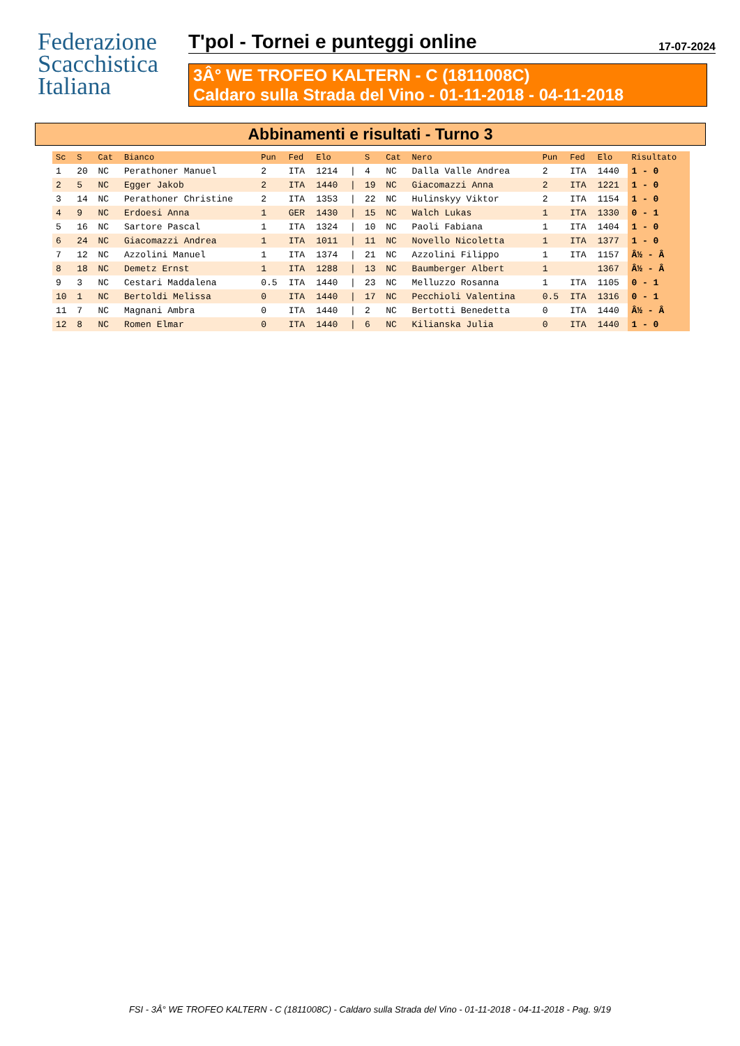Federazione
Scacchistica
Italiana
T'pol - Tornei e punteggi online 17-07-2024
3Â° WE TROFEO KALTERN - C (1811008C)
Caldaro sulla Strada del Vino - 01-11-2018 - 04-11-2018
Abbinamenti e risultati - Turno 3
| Sc | S | Cat | Bianco | Pun | Fed | Elo | | S | Cat | Nero | Pun | Fed | Elo | Risultato |
| --- | --- | --- | --- | --- | --- | --- | --- | --- | --- | --- | --- | --- | --- | --- |
| 1 | 20 | NC | Perathoner Manuel | 2 | ITA | 1214 | / | 4 | NC | Dalla Valle Andrea | 2 | ITA | 1440 | 1 - 0 |
| 2 | 5 | NC | Egger Jakob | 2 | ITA | 1440 | / | 19 | NC | Giacomazzi Anna | 2 | ITA | 1221 | 1 - 0 |
| 3 | 14 | NC | Perathoner Christine | 2 | ITA | 1353 | / | 22 | NC | Hulinskyy Viktor | 2 | ITA | 1154 | 1 - 0 |
| 4 | 9 | NC | Erdoesi Anna | 1 | GER | 1430 | / | 15 | NC | Walch Lukas | 1 | ITA | 1330 | 0 - 1 |
| 5 | 16 | NC | Sartore Pascal | 1 | ITA | 1324 | / | 10 | NC | Paoli Fabiana | 1 | ITA | 1404 | 1 - 0 |
| 6 | 24 | NC | Giacomazzi Andrea | 1 | ITA | 1011 | / | 11 | NC | Novello Nicoletta | 1 | ITA | 1377 | 1 - 0 |
| 7 | 12 | NC | Azzolini Manuel | 1 | ITA | 1374 | / | 21 | NC | Azzolini Filippo | 1 | ITA | 1157 | Â½ - Â |
| 8 | 18 | NC | Demetz Ernst | 1 | ITA | 1288 | / | 13 | NC | Baumberger Albert | 1 | | 1367 | Â½ - Â |
| 9 | 3 | NC | Cestari Maddalena | 0.5 | ITA | 1440 | / | 23 | NC | Melluzzo Rosanna | 1 | ITA | 1105 | 0 - 1 |
| 10 | 1 | NC | Bertoldi Melissa | 0 | ITA | 1440 | / | 17 | NC | Pecchioli Valentina | 0.5 | ITA | 1316 | 0 - 1 |
| 11 | 7 | NC | Magnani Ambra | 0 | ITA | 1440 | / | 2 | NC | Bertotti Benedetta | 0 | ITA | 1440 | Â½ - Â |
| 12 | 8 | NC | Romen Elmar | 0 | ITA | 1440 | / | 6 | NC | Kilianska Julia | 0 | ITA | 1440 | 1 - 0 |
FSI - 3Â° WE TROFEO KALTERN - C (1811008C) - Caldaro sulla Strada del Vino - 01-11-2018 - 04-11-2018 - Pag. 9/19